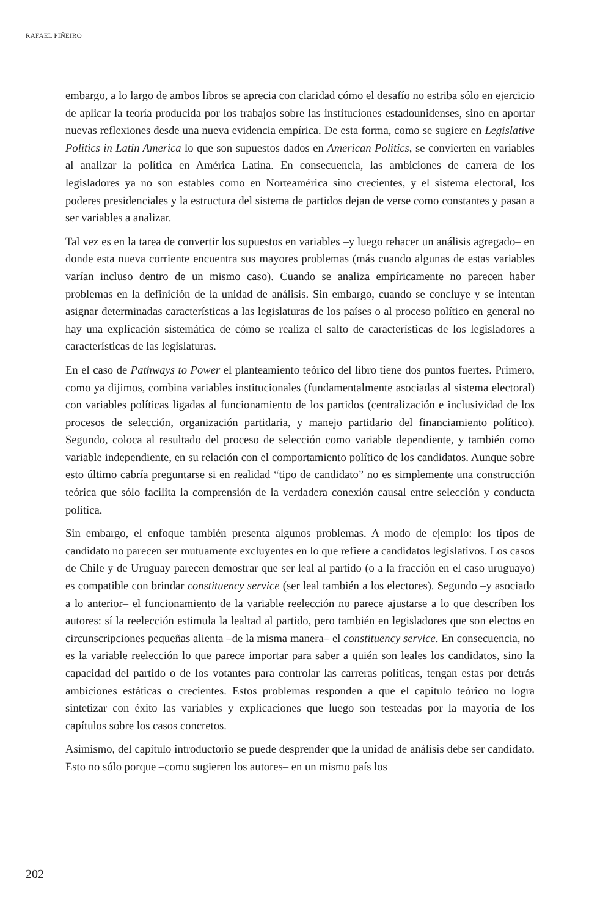RAFAEL PIÑEIRO
embargo, a lo largo de ambos libros se aprecia con claridad cómo el desafío no estriba sólo en ejercicio de aplicar la teoría producida por los trabajos sobre las instituciones estadounidenses, sino en aportar nuevas reflexiones desde una nueva evidencia empírica. De esta forma, como se sugiere en Legislative Politics in Latin America lo que son supuestos dados en American Politics, se convierten en variables al analizar la política en América Latina. En consecuencia, las ambiciones de carrera de los legisladores ya no son estables como en Norteamérica sino crecientes, y el sistema electoral, los poderes presidenciales y la estructura del sistema de partidos dejan de verse como constantes y pasan a ser variables a analizar.
Tal vez es en la tarea de convertir los supuestos en variables –y luego rehacer un análisis agregado– en donde esta nueva corriente encuentra sus mayores problemas (más cuando algunas de estas variables varían incluso dentro de un mismo caso). Cuando se analiza empíricamente no parecen haber problemas en la definición de la unidad de análisis. Sin embargo, cuando se concluye y se intentan asignar determinadas características a las legislaturas de los países o al proceso político en general no hay una explicación sistemática de cómo se realiza el salto de características de los legisladores a características de las legislaturas.
En el caso de Pathways to Power el planteamiento teórico del libro tiene dos puntos fuertes. Primero, como ya dijimos, combina variables institucionales (fundamentalmente asociadas al sistema electoral) con variables políticas ligadas al funcionamiento de los partidos (centralización e inclusividad de los procesos de selección, organización partidaria, y manejo partidario del financiamiento político). Segundo, coloca al resultado del proceso de selección como variable dependiente, y también como variable independiente, en su relación con el comportamiento político de los candidatos. Aunque sobre esto último cabría preguntarse si en realidad “tipo de candidato” no es simplemente una construcción teórica que sólo facilita la comprensión de la verdadera conexión causal entre selección y conducta política.
Sin embargo, el enfoque también presenta algunos problemas. A modo de ejemplo: los tipos de candidato no parecen ser mutuamente excluyentes en lo que refiere a candidatos legislativos. Los casos de Chile y de Uruguay parecen demostrar que ser leal al partido (o a la fracción en el caso uruguayo) es compatible con brindar constituency service (ser leal también a los electores). Segundo –y asociado a lo anterior– el funcionamiento de la variable reelección no parece ajustarse a lo que describen los autores: sí la reelección estimula la lealtad al partido, pero también en legisladores que son electos en circunscripciones pequeñas alienta –de la misma manera– el constituency service. En consecuencia, no es la variable reelección lo que parece importar para saber a quién son leales los candidatos, sino la capacidad del partido o de los votantes para controlar las carreras políticas, tengan estas por detrás ambiciones estáticas o crecientes. Estos problemas responden a que el capítulo teórico no logra sintetizar con éxito las variables y explicaciones que luego son testeadas por la mayoría de los capítulos sobre los casos concretos.
Asimismo, del capítulo introductorio se puede desprender que la unidad de análisis debe ser candidato. Esto no sólo porque –como sugieren los autores– en un mismo país los
202